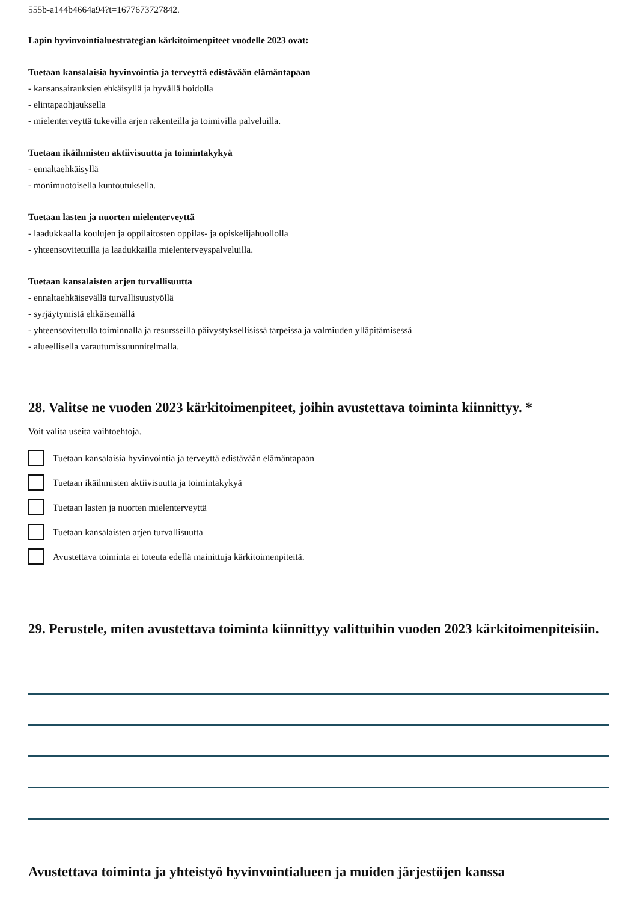555b-a144b4664a94?t=1677673727842.
Lapin hyvinvointialuestrategian kärkitoimenpiteet vuodelle 2023 ovat:
Tuetaan kansalaisia hyvinvointia ja terveyttä edistävään elämäntapaan
- kansansairauksien ehkäisyllä ja hyvällä hoidolla
- elintapaohjauksella
- mielenterveyttä tukevilla arjen rakenteilla ja toimivilla palveluilla.
Tuetaan ikäihmisten aktiivisuutta ja toimintakykyä
- ennaltaehkäisyllä
- monimuotoisella kuntoutuksella.
Tuetaan lasten ja nuorten mielenterveyttä
- laadukkaalla koulujen ja oppilaitosten oppilas- ja opiskelijahuollolla
- yhteensovitetuilla ja laadukkailla mielenterveyspalveluilla.
Tuetaan kansalaisten arjen turvallisuutta
- ennaltaehkäisevällä turvallisuustyöllä
- syrjäytymistä ehkäisemällä
- yhteensovitetulla toiminnalla ja resursseilla päivystyksellisissä tarpeissa ja valmiuden ylläpitämisessä
- alueellisella varautumissuunnitelmalla.
28. Valitse ne vuoden 2023 kärkitoimenpiteet, joihin avustettava toiminta kiinnittyy. *
Voit valita useita vaihtoehtoja.
Tuetaan kansalaisia hyvinvointia ja terveyttä edistävään elämäntapaan
Tuetaan ikäihmisten aktiivisuutta ja toimintakykyä
Tuetaan lasten ja nuorten mielenterveyttä
Tuetaan kansalaisten arjen turvallisuutta
Avustettava toiminta ei toteuta edellä mainittuja kärkitoimenpiteitä.
29. Perustele, miten avustettava toiminta kiinnittyy valittuihin vuoden 2023 kärkitoimenpiteisiin.
Avustettava toiminta ja yhteistyö hyvinvointialueen ja muiden järjestöjen kanssa